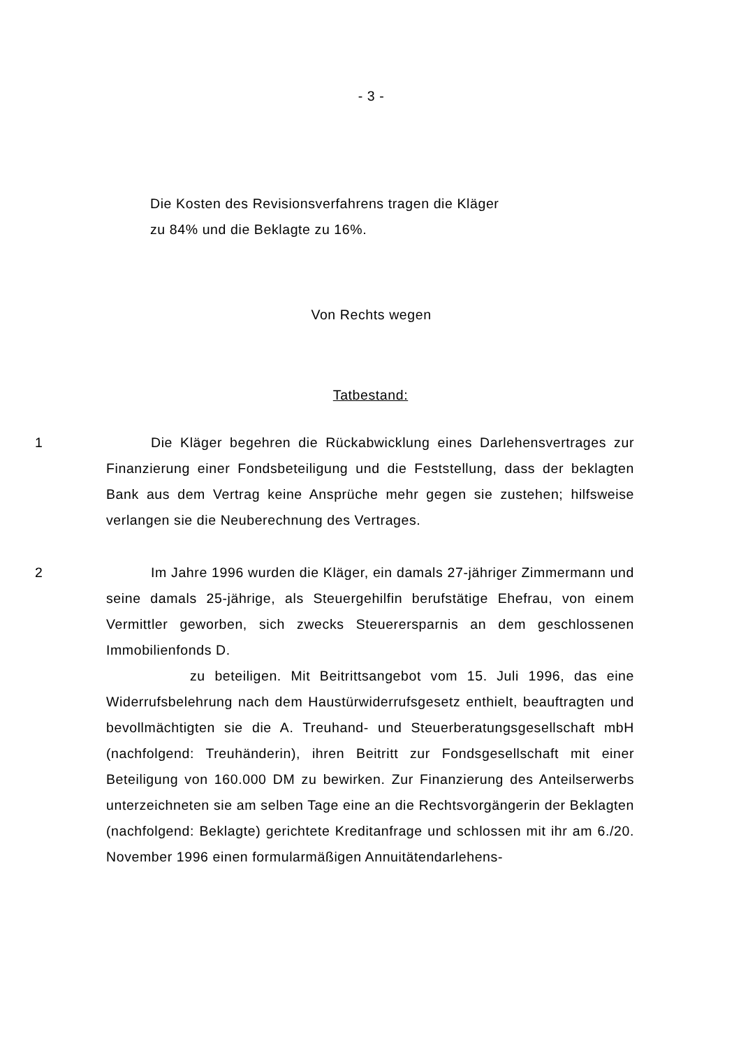- 3 -
Die Kosten des Revisionsverfahrens tragen die Kläger
zu 84% und die Beklagte zu 16%.
Von Rechts wegen
Tatbestand:
1 Die Kläger begehren die Rückabwicklung eines Darlehensvertrages zur Finanzierung einer Fondsbeteiligung und die Feststellung, dass der beklagten Bank aus dem Vertrag keine Ansprüche mehr gegen sie zustehen; hilfsweise verlangen sie die Neuberechnung des Vertrages.
2 Im Jahre 1996 wurden die Kläger, ein damals 27-jähriger Zimmermann und seine damals 25-jährige, als Steuergehilfin berufstätige Ehefrau, von einem Vermittler geworben, sich zwecks Steuerersparnis an dem geschlossenen Immobilienfonds D.
zu beteiligen. Mit Beitrittsangebot vom 15. Juli 1996, das eine Widerrufsbelehrung nach dem Haustürwiderrufsgesetz enthielt, beauftragten und bevollmächtigten sie die A. Treuhand- und Steuerberatungsgesellschaft mbH (nachfolgend: Treuhänderin), ihren Beitritt zur Fondsgesellschaft mit einer Beteiligung von 160.000 DM zu bewirken. Zur Finanzierung des Anteilserwerbs unterzeichneten sie am selben Tage eine an die Rechtsvorgängerin der Beklagten (nachfolgend: Beklagte) gerichtete Kreditanfrage und schlossen mit ihr am 6./20. November 1996 einen formularmäßigen Annuitätendarlehens-